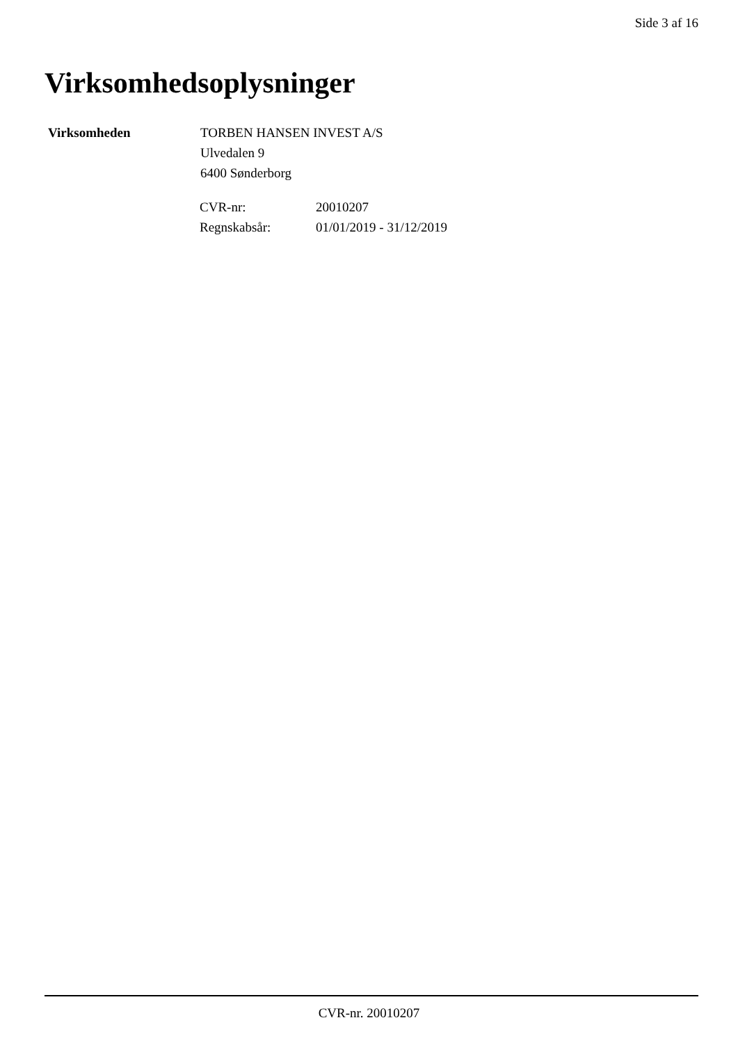Side 3 af 16
Virksomhedsoplysninger
Virksomheden TORBEN HANSEN INVEST A/S
Ulvedalen 9
6400 Sønderborg
| CVR-nr: | 20010207 |
| Regnskabsår: | 01/01/2019 - 31/12/2019 |
CVR-nr. 20010207